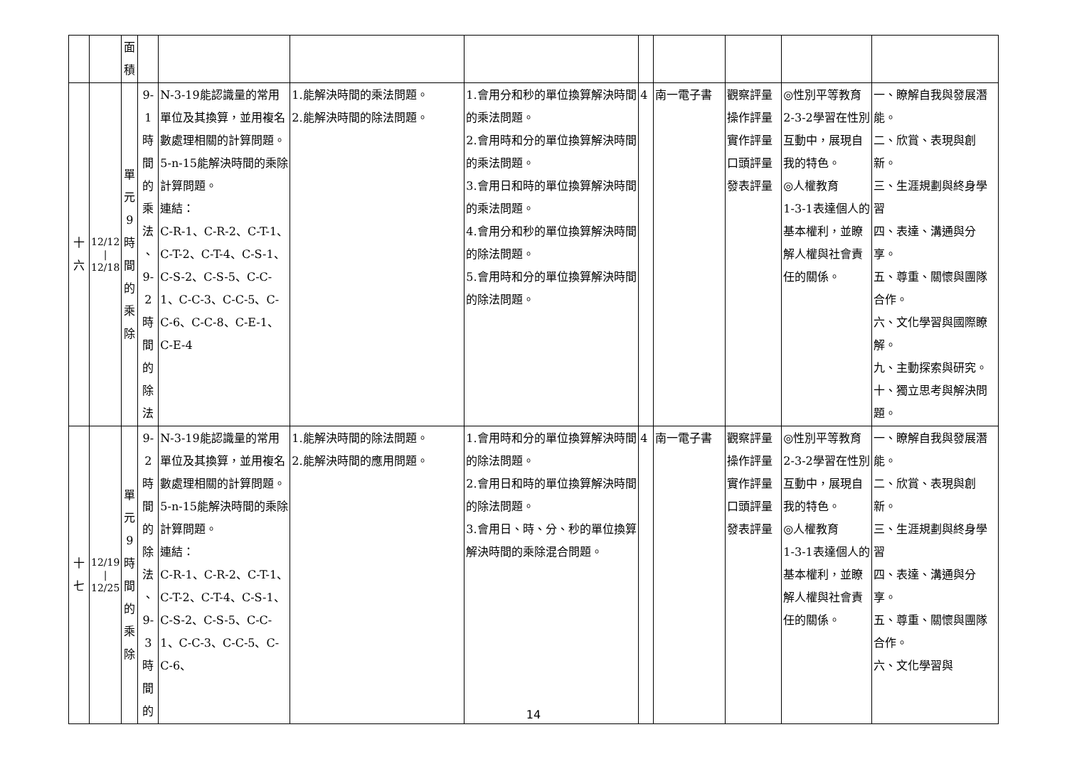| | | 面 積 | | | | | | | | | |
| 十 六 | 12/12 / 12/18 | 單 元 9 時 間 的 乘 除 | 9-1 時 間 的 乘 法 、 9-2 時 間 的 除 法 | N-3-19能認識量的常用單位及其換算，並用複名數處理相關的計算問題。 5-n-15能解決時間的乘除計算問題。 連結： C-R-1、C-R-2、C-T-1、C-T-2、C-T-4、C-S-1、C-S-2、C-S-5、C-C-1、C-C-3、C-C-5、C-C-6、C-C-8、C-E-1、C-E-4 | 1.能解決時間的乘法問題。 2.能解決時間的除法問題。 | 1.會用分和秒的單位換算解決時間的乘法問題。 2.會用時和分的單位換算解決時間的乘法問題。 3.會用日和時的單位換算解決時間的乘法問題。 4.會用分和秒的單位換算解決時間的除法問題。 5.會用時和分的單位換算解決時間的除法問題。 | 4 | 南一電子書 | 觀察評量 操作評量 實作評量 口頭評量 發表評量 | ◎性別平等教育 2-3-2學習在性別互動中，展現自我的特色。 ◎人權教育 1-3-1表達個人的基本權利，並瞭解人權與社會責任的關係。 | 一、瞭解自我與發展潛能。 二、欣賞、表現與創新。 三、生涯規劃與終身學習 四、表達、溝通與分享。 五、尊重、關懷與團隊合作。 六、文化學習與國際瞭解。 九、主動探索與研究。 十、獨立思考與解決問題。 |
| 十 七 | 12/19 / 12/25 | 單 元 9 時 間 的 乘 除 | 9-2 時 間 的 除 法 、 9-3 時 間 的 | N-3-19能認識量的常用單位及其換算，並用複名數處理相關的計算問題。 5-n-15能解決時間的乘除計算問題。 連結： C-R-1、C-R-2、C-T-1、C-T-2、C-T-4、C-S-1、C-S-2、C-S-5、C-C-1、C-C-3、C-C-5、C-C-6、 | 1.能解決時間的除法問題。 2.能解決時間的應用問題。 | 1.會用時和分的單位換算解決時間的除法問題。 2.會用日和時的單位換算解決時間的除法問題。 3.會用日、時、分、秒的單位換算解決時間的乘除混合問題。 | 4 | 南一電子書 | 觀察評量 操作評量 實作評量 口頭評量 發表評量 | ◎性別平等教育 2-3-2學習在性別互動中，展現自我的特色。 ◎人權教育 1-3-1表達個人的基本權利，並瞭解人權與社會責任的關係。 | 一、瞭解自我與發展潛能。 二、欣賞、表現與創新。 三、生涯規劃與終身學習 四、表達、溝通與分享。 五、尊重、關懷與團隊合作。 六、文化學習與 |
14